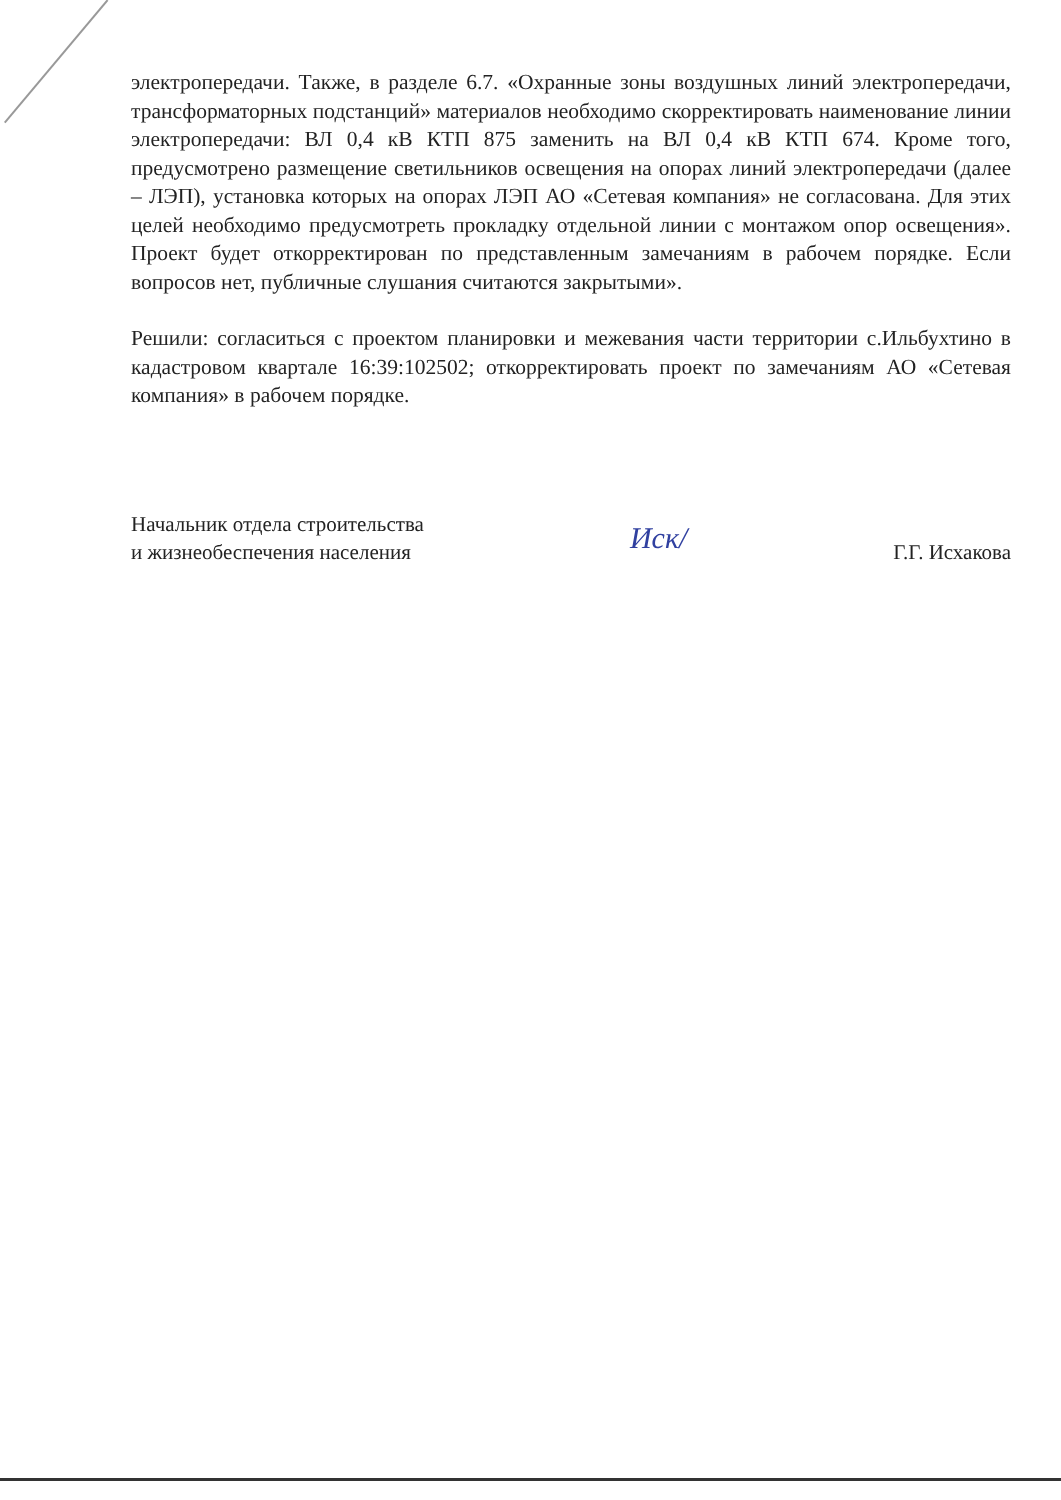электропередачи. Также, в разделе 6.7. «Охранные зоны воздушных линий электропередачи, трансформаторных подстанций» материалов необходимо скорректировать наименование линии электропередачи: ВЛ 0,4 кВ КТП 875 заменить на ВЛ 0,4 кВ КТП 674. Кроме того, предусмотрено размещение светильников освещения на опорах линий электропередачи (далее – ЛЭП), установка которых на опорах ЛЭП АО «Сетевая компания» не согласована. Для этих целей необходимо предусмотреть прокладку отдельной линии с монтажом опор освещения». Проект будет откорректирован по представленным замечаниям в рабочем порядке. Если вопросов нет, публичные слушания считаются закрытыми».
Решили: согласиться с проектом планировки и межевания части территории с.Ильбухтино в кадастровом квартале 16:39:102502; откорректировать проект по замечаниям АО «Сетевая компания» в рабочем порядке.
Начальник отдела строительства
и жизнеобеспечения населения
Иск/
Г.Г. Исхакова